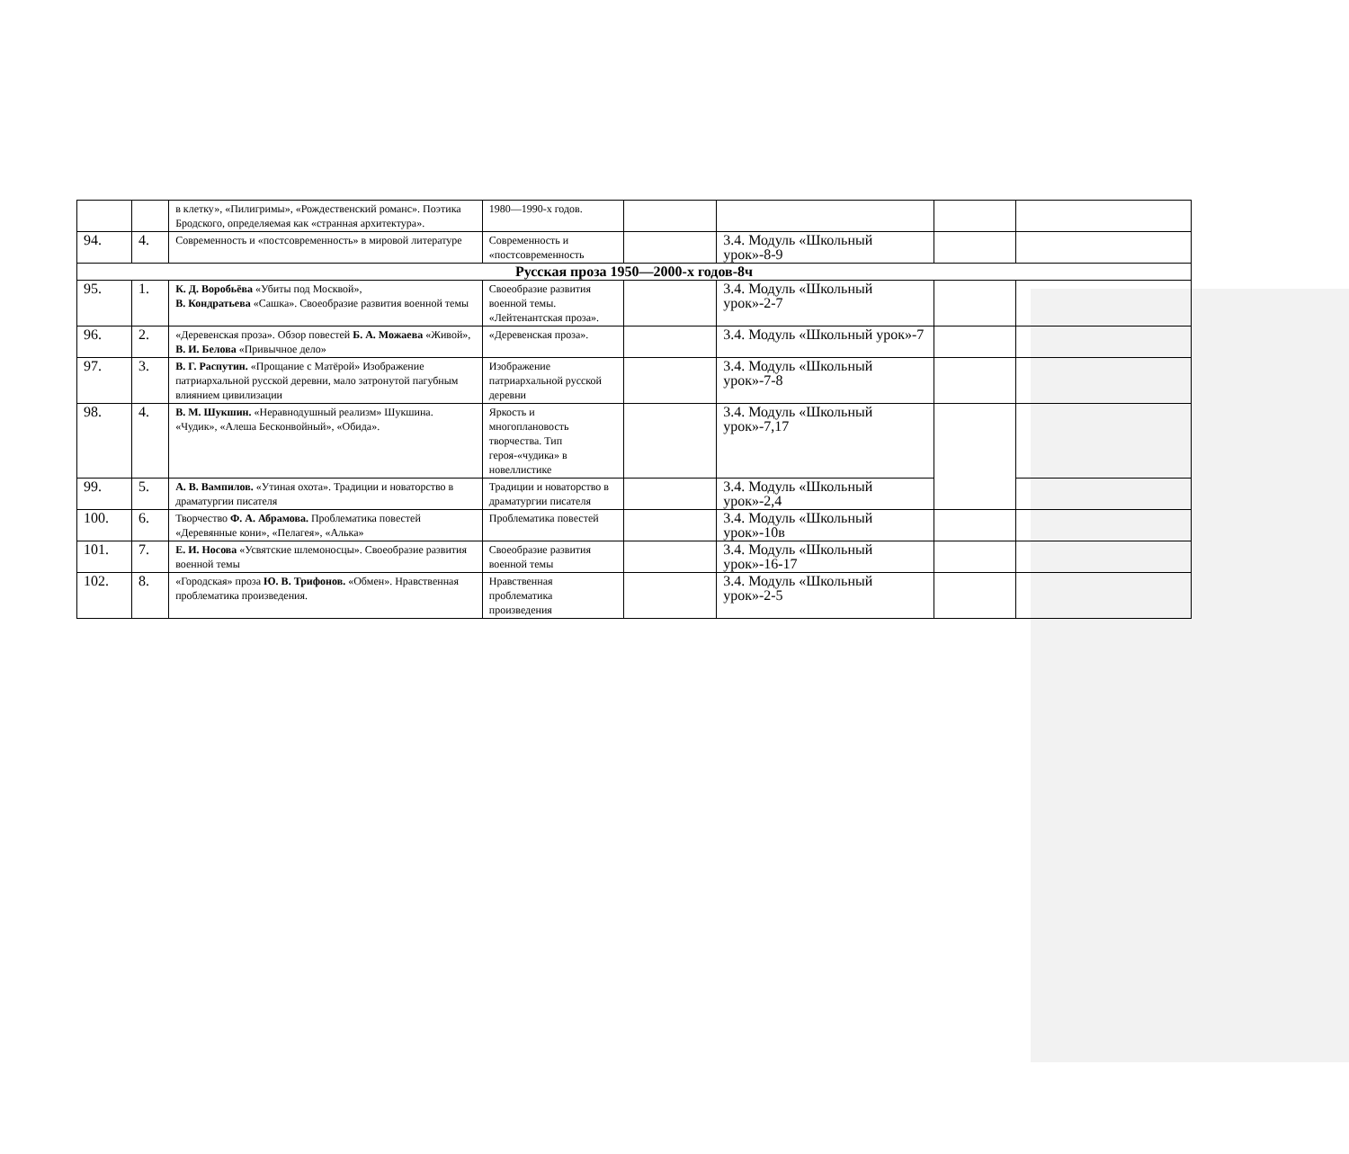| | | в клетку», «Пилигримы», «Рождественский романс». Поэтика Бродского, определяемая как «странная архитектура». | 1980—1990-х годов. | | | | |
| 94. | 4. | Современность и «постсовременность» в мировой литературе | Современность и «постсовременность | | 3.4. Модуль «Школьный урок»-8-9 | | |
| Русская проза 1950—2000-х годов-8ч | | | | | | | |
| 95. | 1. | К. Д. Воробьёва «Убиты под Москвой», В. Кондратьева «Сашка». Своеобразие развития военной темы | Своеобразие развития военной темы. «Лейтенантская проза». | | 3.4. Модуль «Школьный урок»-2-7 | | |
| 96. | 2. | «Деревенская проза». Обзор повестей Б. А. Можаева «Живой», В. И. Белова «Привычное дело» | «Деревенская проза». | | 3.4. Модуль «Школьный урок»-7 | | |
| 97. | 3. | В. Г. Распутин. «Прощание с Матёрой» Изображение патриархальной русской деревни, мало затронутой пагубным влиянием цивилизации | Изображение патриархальной русской деревни | | 3.4. Модуль «Школьный урок»-7-8 | | |
| 98. | 4. | В. М. Шукшин. «Неравнодушный реализм» Шукшина. «Чудик», «Алеша Бесконвойный», «Обида». | Яркость и многоплановость творчества. Тип героя-«чудика» в новеллистике | | 3.4. Модуль «Школьный урок»-7,17 | | |
| 99. | 5. | А. В. Вампилов. «Утиная охота». Традиции и новаторство в драматургии писателя | Традиции и новаторство в драматургии писателя | | 3.4. Модуль «Школьный урок»-2,4 | | |
| 100. | 6. | Творчество Ф. А. Абрамова. Проблематика повестей «Деревянные кони», «Пелагея», «Алька» | Проблематика повестей | | 3.4. Модуль «Школьный урок»-10в | | |
| 101. | 7. | Е. И. Носова «Усвятские шлемоносцы». Своеобразие развития военной темы | Своеобразие развития военной темы | | 3.4. Модуль «Школьный урок»-16-17 | | |
| 102. | 8. | «Городская» проза Ю. В. Трифонов. «Обмен». Нравственная проблематика произведения. | Нравственная проблематика произведения | | 3.4. Модуль «Школьный урок»-2-5 | | |